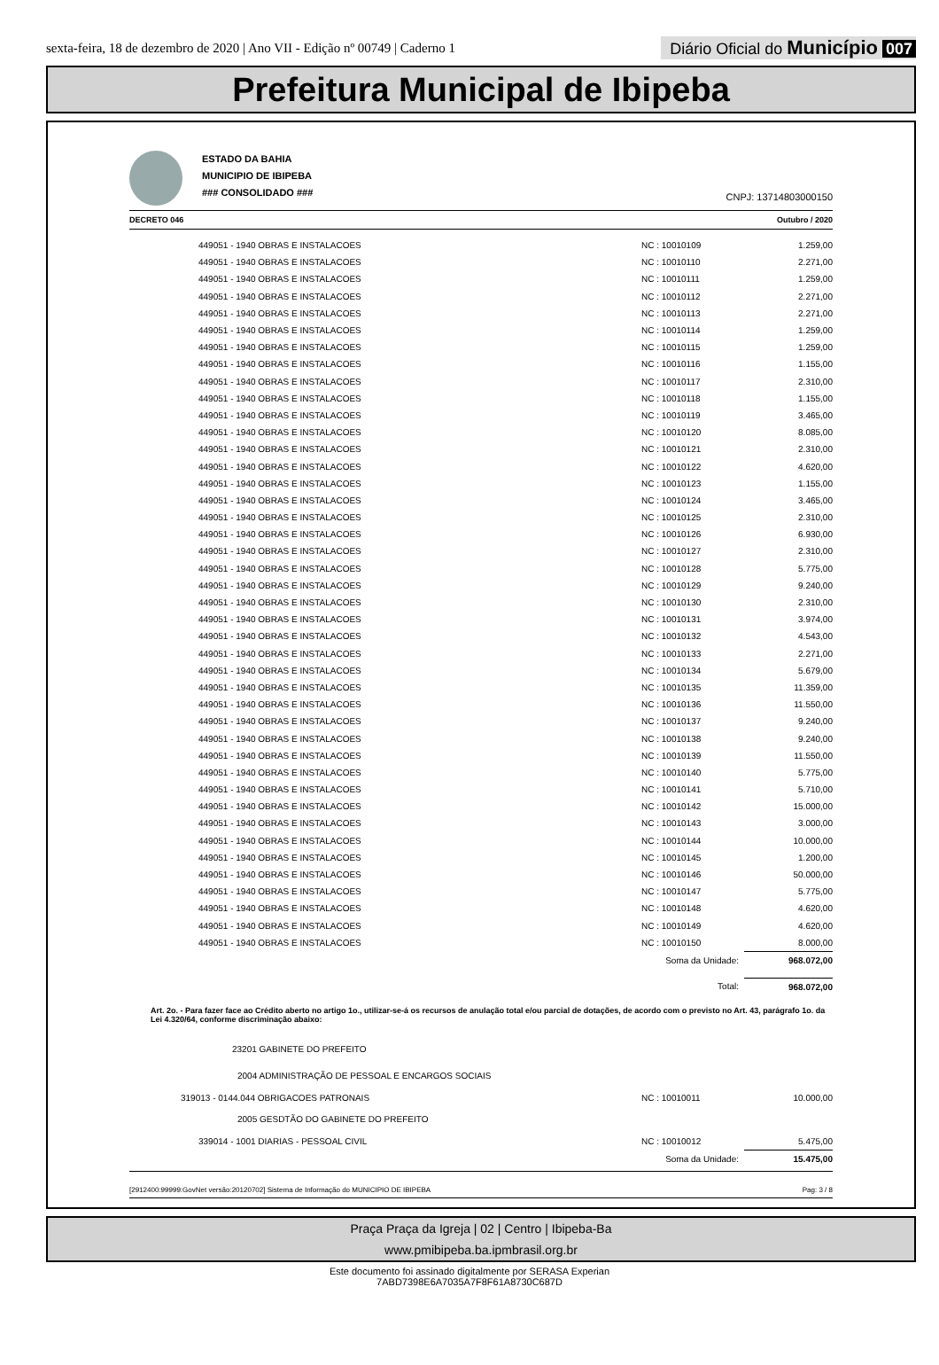sexta-feira, 18 de dezembro de 2020 | Ano VII - Edição nº 00749 | Caderno 1
Diário Oficial do Município 007
Prefeitura Municipal de Ibipeba
ESTADO DA BAHIA
MUNICIPIO DE IBIPEBA
### CONSOLIDADO ###
CNPJ: 13714803000150
DECRETO 046 Outubro / 2020
| 449051 - 1940 OBRAS E INSTALACOES | NC : 10010109 | 1.259,00 |
| 449051 - 1940 OBRAS E INSTALACOES | NC : 10010110 | 2.271,00 |
| 449051 - 1940 OBRAS E INSTALACOES | NC : 10010111 | 1.259,00 |
| 449051 - 1940 OBRAS E INSTALACOES | NC : 10010112 | 2.271,00 |
| 449051 - 1940 OBRAS E INSTALACOES | NC : 10010113 | 2.271,00 |
| 449051 - 1940 OBRAS E INSTALACOES | NC : 10010114 | 1.259,00 |
| 449051 - 1940 OBRAS E INSTALACOES | NC : 10010115 | 1.259,00 |
| 449051 - 1940 OBRAS E INSTALACOES | NC : 10010116 | 1.155,00 |
| 449051 - 1940 OBRAS E INSTALACOES | NC : 10010117 | 2.310,00 |
| 449051 - 1940 OBRAS E INSTALACOES | NC : 10010118 | 1.155,00 |
| 449051 - 1940 OBRAS E INSTALACOES | NC : 10010119 | 3.465,00 |
| 449051 - 1940 OBRAS E INSTALACOES | NC : 10010120 | 8.085,00 |
| 449051 - 1940 OBRAS E INSTALACOES | NC : 10010121 | 2.310,00 |
| 449051 - 1940 OBRAS E INSTALACOES | NC : 10010122 | 4.620,00 |
| 449051 - 1940 OBRAS E INSTALACOES | NC : 10010123 | 1.155,00 |
| 449051 - 1940 OBRAS E INSTALACOES | NC : 10010124 | 3.465,00 |
| 449051 - 1940 OBRAS E INSTALACOES | NC : 10010125 | 2.310,00 |
| 449051 - 1940 OBRAS E INSTALACOES | NC : 10010126 | 6.930,00 |
| 449051 - 1940 OBRAS E INSTALACOES | NC : 10010127 | 2.310,00 |
| 449051 - 1940 OBRAS E INSTALACOES | NC : 10010128 | 5.775,00 |
| 449051 - 1940 OBRAS E INSTALACOES | NC : 10010129 | 9.240,00 |
| 449051 - 1940 OBRAS E INSTALACOES | NC : 10010130 | 2.310,00 |
| 449051 - 1940 OBRAS E INSTALACOES | NC : 10010131 | 3.974,00 |
| 449051 - 1940 OBRAS E INSTALACOES | NC : 10010132 | 4.543,00 |
| 449051 - 1940 OBRAS E INSTALACOES | NC : 10010133 | 2.271,00 |
| 449051 - 1940 OBRAS E INSTALACOES | NC : 10010134 | 5.679,00 |
| 449051 - 1940 OBRAS E INSTALACOES | NC : 10010135 | 11.359,00 |
| 449051 - 1940 OBRAS E INSTALACOES | NC : 10010136 | 11.550,00 |
| 449051 - 1940 OBRAS E INSTALACOES | NC : 10010137 | 9.240,00 |
| 449051 - 1940 OBRAS E INSTALACOES | NC : 10010138 | 9.240,00 |
| 449051 - 1940 OBRAS E INSTALACOES | NC : 10010139 | 11.550,00 |
| 449051 - 1940 OBRAS E INSTALACOES | NC : 10010140 | 5.775,00 |
| 449051 - 1940 OBRAS E INSTALACOES | NC : 10010141 | 5.710,00 |
| 449051 - 1940 OBRAS E INSTALACOES | NC : 10010142 | 15.000,00 |
| 449051 - 1940 OBRAS E INSTALACOES | NC : 10010143 | 3.000,00 |
| 449051 - 1940 OBRAS E INSTALACOES | NC : 10010144 | 10.000,00 |
| 449051 - 1940 OBRAS E INSTALACOES | NC : 10010145 | 1.200,00 |
| 449051 - 1940 OBRAS E INSTALACOES | NC : 10010146 | 50.000,00 |
| 449051 - 1940 OBRAS E INSTALACOES | NC : 10010147 | 5.775,00 |
| 449051 - 1940 OBRAS E INSTALACOES | NC : 10010148 | 4.620,00 |
| 449051 - 1940 OBRAS E INSTALACOES | NC : 10010149 | 4.620,00 |
| 449051 - 1940 OBRAS E INSTALACOES | NC : 10010150 | 8.000,00 |
| | Soma da Unidade: | 968.072,00 |
| | Total: | 968.072,00 |
Art. 2o. - Para fazer face ao Crédito aberto no artigo 1o., utilizar-se-á os recursos de anulação total e/ou parcial de dotações, de acordo com o previsto no Art. 43, parágrafo 1o. da Lei 4.320/64, conforme discriminação abaixo:
| 23201 GABINETE DO PREFEITO | | |
| 2004 ADMINISTRAÇÃO DE PESSOAL E ENCARGOS SOCIAIS | | |
| 319013 - 0144.044 OBRIGACOES PATRONAIS | NC : 10010011 | 10.000,00 |
| 2005 GESDTÃO DO GABINETE DO PREFEITO | | |
| 339014 - 1001 DIARIAS - PESSOAL CIVIL | NC : 10010012 | 5.475,00 |
| | Soma da Unidade: | 15.475,00 |
[2912400:99999:GovNet versão:20120702] Sistema de Informação do MUNICIPIO DE IBIPEBA Pag: 3 / 8
Praça Praça da Igreja | 02 | Centro | Ibipeba-Ba
www.pmibipeba.ba.ipmbrasil.org.br
Este documento foi assinado digitalmente por SERASA Experian
7ABD7398E6A7035A7F8F61A8730C687D